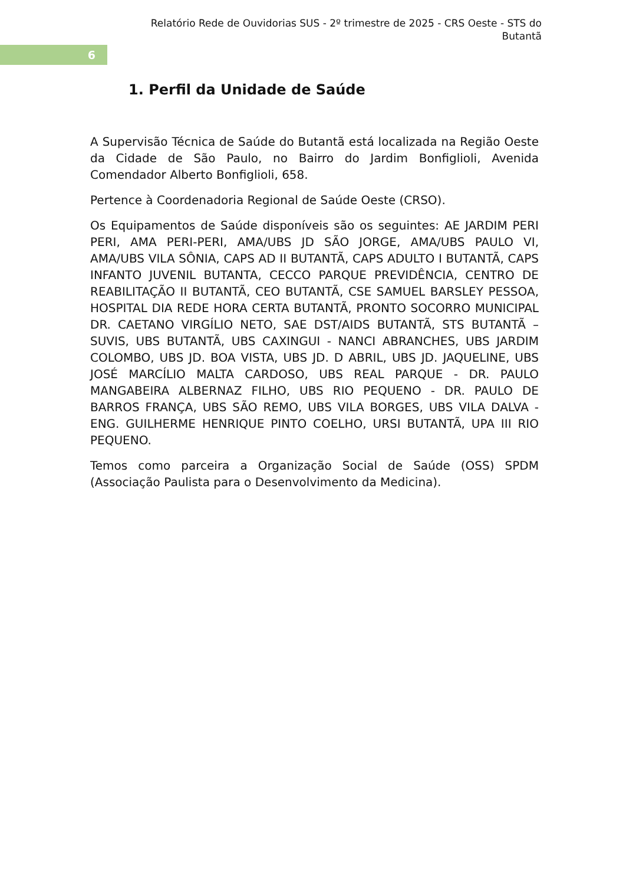Relatório Rede de Ouvidorias SUS - 2º trimestre de 2025 - CRS Oeste - STS do Butantã
6
1. Perfil da Unidade de Saúde
A Supervisão Técnica de Saúde do Butantã está localizada na Região Oeste da Cidade de São Paulo, no Bairro do Jardim Bonfiglioli, Avenida Comendador Alberto Bonfiglioli, 658.
Pertence à Coordenadoria Regional de Saúde Oeste (CRSO).
Os Equipamentos de Saúde disponíveis são os seguintes: AE JARDIM PERI PERI, AMA PERI-PERI, AMA/UBS JD SÃO JORGE, AMA/UBS PAULO VI, AMA/UBS VILA SÔNIA, CAPS AD II BUTANTÃ, CAPS ADULTO I BUTANTÃ, CAPS INFANTO JUVENIL BUTANTA, CECCO PARQUE PREVIDÊNCIA, CENTRO DE REABILITAÇÃO II BUTANTÃ, CEO BUTANTÃ, CSE SAMUEL BARSLEY PESSOA, HOSPITAL DIA REDE HORA CERTA BUTANTÃ, PRONTO SOCORRO MUNICIPAL DR. CAETANO VIRGÍLIO NETO, SAE DST/AIDS BUTANTÃ, STS BUTANTÃ – SUVIS, UBS BUTANTÃ, UBS CAXINGUI - NANCI ABRANCHES, UBS JARDIM COLOMBO, UBS JD. BOA VISTA, UBS JD. D ABRIL, UBS JD. JAQUELINE, UBS JOSÉ MARCÍLIO MALTA CARDOSO, UBS REAL PARQUE - DR. PAULO MANGABEIRA ALBERNAZ FILHO, UBS RIO PEQUENO - DR. PAULO DE BARROS FRANÇA, UBS SÃO REMO, UBS VILA BORGES, UBS VILA DALVA - ENG. GUILHERME HENRIQUE PINTO COELHO, URSI BUTANTÃ, UPA III RIO PEQUENO.
Temos como parceira a Organização Social de Saúde (OSS) SPDM (Associação Paulista para o Desenvolvimento da Medicina).